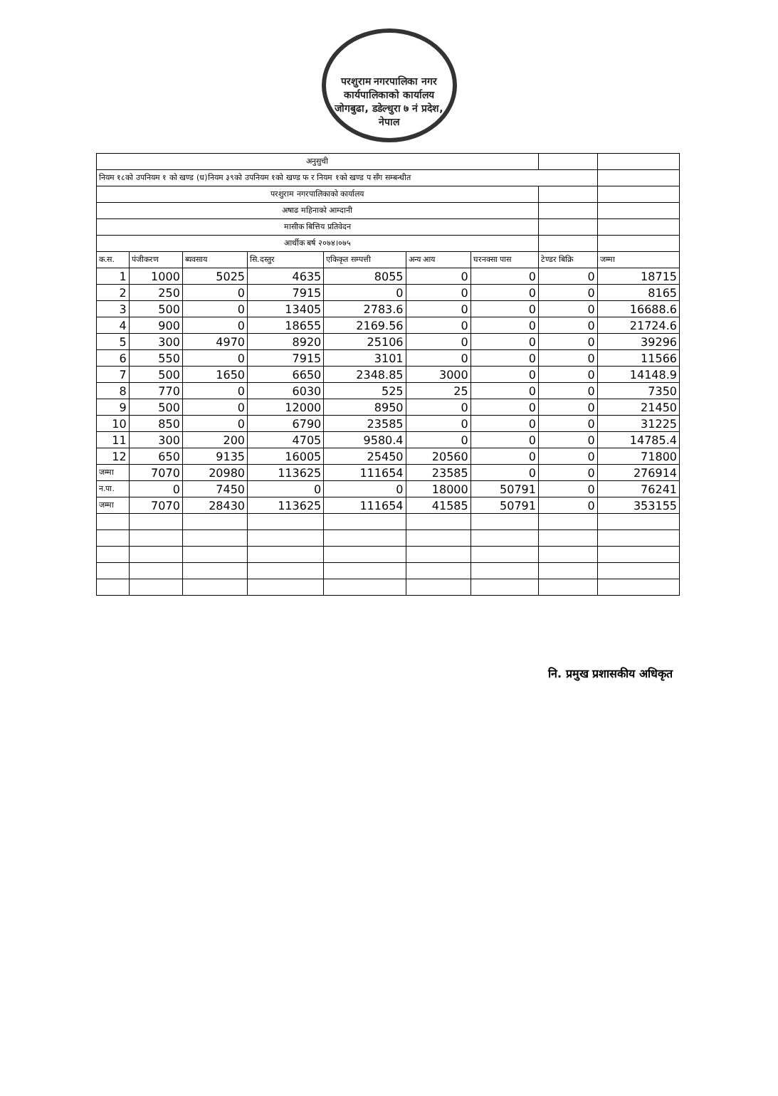परशुराम नगरपालिका नगर कार्यपालिकाको कार्यालय जोगबुढा, डडेल्धुरा ७ नं प्रदेश, नेपाल
| अनुसुची | | | | | | | | |
| नियम १८को उपनियम १ को खण्ड (ध)नियम ३९को उपनियम १को खण्ड फ र नियम १को खण्ड प सँग सम्बन्धीत | | | | | | | | |
| परशुराम नगरपालिकाको कार्यालय | | | | | | | | |
| अषाढ महिनाको आम्दानी | | | | | | | | |
| मासीक बित्तिय प्रतिवेदन | | | | | | | | |
| आर्थीक बर्ष २०७४।०७५ | | | | | | | | |
| क.स. | पंजीकरण | ब्यवसाय | सि.दस्तुर | एकिकृत सम्पत्ती | अन्य आय | घरनक्सा पास | टेण्डर बिक्रि | जम्मा |
| 1 | 1000 | 5025 | 4635 | 8055 | 0 | 0 | 0 | 18715 |
| 2 | 250 | 0 | 7915 | 0 | 0 | 0 | 0 | 8165 |
| 3 | 500 | 0 | 13405 | 2783.6 | 0 | 0 | 0 | 16688.6 |
| 4 | 900 | 0 | 18655 | 2169.56 | 0 | 0 | 0 | 21724.6 |
| 5 | 300 | 4970 | 8920 | 25106 | 0 | 0 | 0 | 39296 |
| 6 | 550 | 0 | 7915 | 3101 | 0 | 0 | 0 | 11566 |
| 7 | 500 | 1650 | 6650 | 2348.85 | 3000 | 0 | 0 | 14148.9 |
| 8 | 770 | 0 | 6030 | 525 | 25 | 0 | 0 | 7350 |
| 9 | 500 | 0 | 12000 | 8950 | 0 | 0 | 0 | 21450 |
| 10 | 850 | 0 | 6790 | 23585 | 0 | 0 | 0 | 31225 |
| 11 | 300 | 200 | 4705 | 9580.4 | 0 | 0 | 0 | 14785.4 |
| 12 | 650 | 9135 | 16005 | 25450 | 20560 | 0 | 0 | 71800 |
| जम्मा | 7070 | 20980 | 113625 | 111654 | 23585 | 0 | 0 | 276914 |
| न.पा. | 0 | 7450 | 0 | 0 | 18000 | 50791 | 0 | 76241 |
| जम्मा | 7070 | 28430 | 113625 | 111654 | 41585 | 50791 | 0 | 353155 |
नि. प्रमुख प्रशासकीय अधिकृत